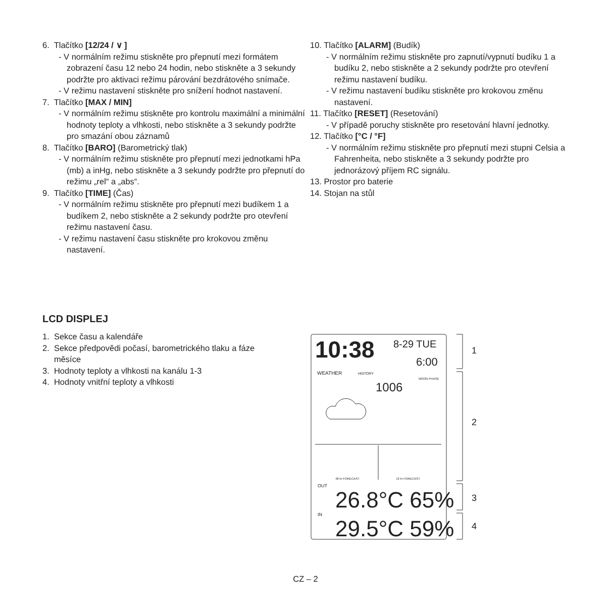6. Tlačítko [12/24 / ∨ ]
- V normálním režimu stiskněte pro přepnutí mezi formátem zobrazení času 12 nebo 24 hodin, nebo stiskněte a 3 sekundy podržte pro aktivaci režimu párování bezdrátového snímače.
- V režimu nastavení stiskněte pro snížení hodnot nastavení.
7. Tlačítko [MAX / MIN]
- V normálním režimu stiskněte pro kontrolu maximální a minimální hodnoty teploty a vlhkosti, nebo stiskněte a 3 sekundy podržte pro smazání obou záznamů
8. Tlačítko [BARO] (Barometrický tlak)
- V normálním režimu stiskněte pro přepnutí mezi jednotkami hPa (mb) a inHg, nebo stiskněte a 3 sekundy podržte pro přepnutí do režimu „rel“ a „abs“.
9. Tlačítko [TIME] (Čas)
- V normálním režimu stiskněte pro přepnutí mezi budíkem 1 a budíkem 2, nebo stiskněte a 2 sekundy podržte pro otevření režimu nastavení času.
- V režimu nastavení času stiskněte pro krokovou změnu nastavení.
10. Tlačítko [ALARM] (Budík)
- V normálním režimu stiskněte pro zapnutí/vypnutí budíku 1 a budíku 2, nebo stiskněte a 2 sekundy podržte pro otevření režimu nastavení budíku.
- V režimu nastavení budíku stiskněte pro krokovou změnu nastavení.
11. Tlačítko [RESET] (Resetování)
- V případě poruchy stiskněte pro resetování hlavní jednotky.
12. Tlačítko [°C / °F]
- V normálním režimu stiskněte pro přepnutí mezi stupni Celsia a Fahrenheita, nebo stiskněte a 3 sekundy podržte pro jednorázový příjem RC signálu.
13. Prostor pro baterie
14. Stojan na stůl
LCD DISPLEJ
1. Sekce času a kalendáře
2. Sekce předpovědi počasí, barometrického tlaku a fáze
měsíce
3. Hodnoty teploty a vlhkosti na kanálu 1-3
4. Hodnoty vnitřní teploty a vlhkosti
10:38
8-29 TUE
6:00
WEATHER
HISTORY
1006
MOON PHASE
48 hr FORECAST
72 hr FORECAST
OUT
26.8°C 65%
IN
29.5°C 59%
1
2
3
4
CZ – 2